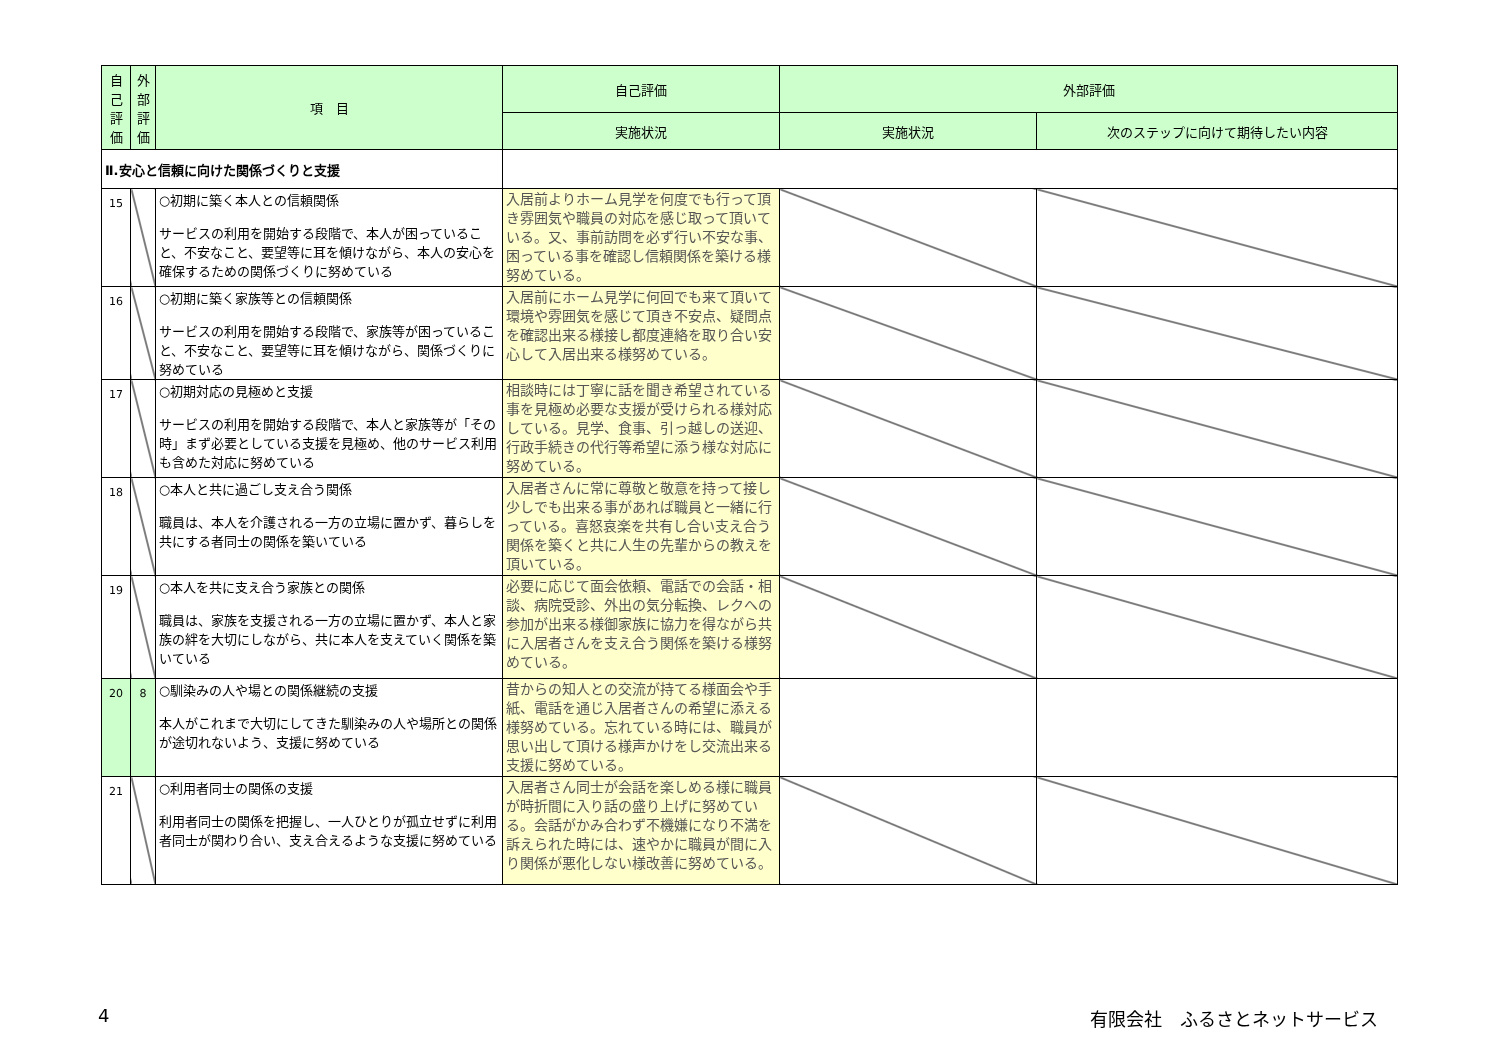| 自己評価 | 外部評価 | 項 目 | 自己評価 | 外部評価 | |
| --- | --- | --- | --- | --- | --- |
| | | | 実施状況 | 実施状況 | 次のステップに向けて期待したい内容 |
| Ⅱ.安心と信頼に向けた関係づくりと支援 | | | | | |
| 15 | | ○初期に築く本人との信頼関係 サービスの利用を開始する段階で、本人が困っていること、不安なこと、要望等に耳を傾けながら、本人の安心を確保するための関係づくりに努めている | 入居前よりホーム見学を何度でも行って頂き雰囲気や職員の対応を感じ取って頂いている。又、事前訪問を必ず行い不安な事、困っている事を確認し信頼関係を築ける様努めている。 | | |
| 16 | | ○初期に築く家族等との信頼関係 サービスの利用を開始する段階で、家族等が困っていること、不安なこと、要望等に耳を傾けながら、関係づくりに努めている | 入居前にホーム見学に何回でも来て頂いて環境や雰囲気を感じて頂き不安点、疑問点を確認出来る様接し都度連絡を取り合い安心して入居出来る様努めている。 | | |
| 17 | | ○初期対応の見極めと支援 サービスの利用を開始する段階で、本人と家族等が「その時」まず必要としている支援を見極め、他のサービス利用も含めた対応に努めている | 相談時には丁寧に話を聞き希望されている事を見極め必要な支援が受けられる様対応している。見学、食事、引っ越しの送迎、行政手続きの代行等希望に添う様な対応に努めている。 | | |
| 18 | | ○本人と共に過ごし支え合う関係 職員は、本人を介護される一方の立場に置かず、暮らしを共にする者同士の関係を築いている | 入居者さんに常に尊敬と敬意を持って接し少しでも出来る事があれば職員と一緒に行っている。喜怒哀楽を共有し合い支え合う関係を築くと共に人生の先輩からの教えを頂いている。 | | |
| 19 | | ○本人を共に支え合う家族との関係 職員は、家族を支援される一方の立場に置かず、本人と家族の絆を大切にしながら、共に本人を支えていく関係を築いている | 必要に応じて面会依頼、電話での会話・相談、病院受診、外出の気分転換、レクへの参加が出来る様御家族に協力を得ながら共に入居者さんを支え合う関係を築ける様努めている。 | | |
| 20 | 8 | ○馴染みの人や場との関係継続の支援 本人がこれまで大切にしてきた馴染みの人や場所との関係が途切れないよう、支援に努めている | 昔からの知人との交流が持てる様面会や手紙、電話を通じ入居者さんの希望に添える様努めている。忘れている時には、職員が思い出して頂ける様声かけをし交流出来る支援に努めている。 | | |
| 21 | | ○利用者同士の関係の支援 利用者同士の関係を把握し、一人ひとりが孤立せずに利用者同士が関わり合い、支え合えるような支援に努めている | 入居者さん同士が会話を楽しめる様に職員が時折間に入り話の盛り上げに努めている。会話がかみ合わず不機嫌になり不満を訴えられた時には、速やかに職員が間に入り関係が悪化しない様改善に努めている。 | | |
4 有限会社　ふるさとネットサービス